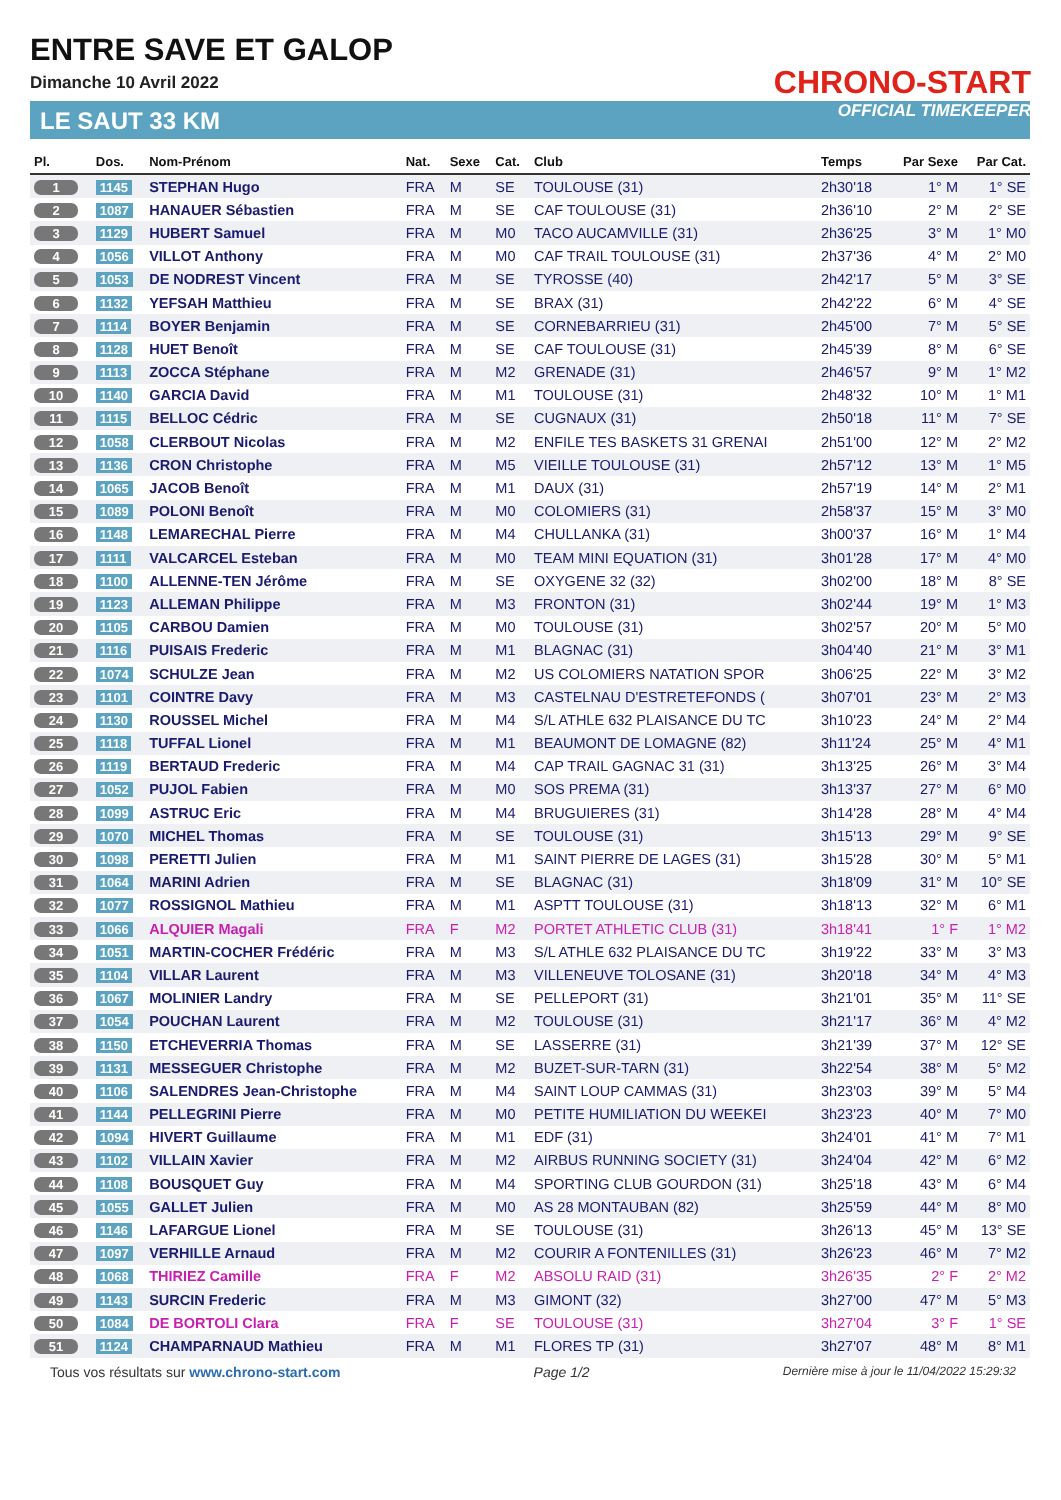ENTRE SAVE ET GALOP
Dimanche 10 Avril 2022
LE SAUT 33 KM
CHRONO-START
OFFICIAL TIMEKEEPER
| Pl. | Dos. | Nom-Prénom | Nat. | Sexe | Cat. | Club | Temps | Par Sexe | Par Cat. |
| --- | --- | --- | --- | --- | --- | --- | --- | --- | --- |
| 1 | 1145 | STEPHAN Hugo | FRA | M | SE | TOULOUSE (31) | 2h30'18 | 1° M | 1° SE |
| 2 | 1087 | HANAUER Sébastien | FRA | M | SE | CAF TOULOUSE (31) | 2h36'10 | 2° M | 2° SE |
| 3 | 1129 | HUBERT Samuel | FRA | M | M0 | TACO AUCAMVILLE (31) | 2h36'25 | 3° M | 1° M0 |
| 4 | 1056 | VILLOT Anthony | FRA | M | M0 | CAF TRAIL TOULOUSE (31) | 2h37'36 | 4° M | 2° M0 |
| 5 | 1053 | DE NODREST Vincent | FRA | M | SE | TYROSSE (40) | 2h42'17 | 5° M | 3° SE |
| 6 | 1132 | YEFSAH Matthieu | FRA | M | SE | BRAX (31) | 2h42'22 | 6° M | 4° SE |
| 7 | 1114 | BOYER Benjamin | FRA | M | SE | CORNEBARRIEU (31) | 2h45'00 | 7° M | 5° SE |
| 8 | 1128 | HUET Benoît | FRA | M | SE | CAF TOULOUSE (31) | 2h45'39 | 8° M | 6° SE |
| 9 | 1113 | ZOCCA Stéphane | FRA | M | M2 | GRENADE (31) | 2h46'57 | 9° M | 1° M2 |
| 10 | 1140 | GARCIA David | FRA | M | M1 | TOULOUSE (31) | 2h48'32 | 10° M | 1° M1 |
| 11 | 1115 | BELLOC Cédric | FRA | M | SE | CUGNAUX (31) | 2h50'18 | 11° M | 7° SE |
| 12 | 1058 | CLERBOUT Nicolas | FRA | M | M2 | ENFILE TES BASKETS 31 GRENAI | 2h51'00 | 12° M | 2° M2 |
| 13 | 1136 | CRON Christophe | FRA | M | M5 | VIEILLE TOULOUSE (31) | 2h57'12 | 13° M | 1° M5 |
| 14 | 1065 | JACOB Benoît | FRA | M | M1 | DAUX (31) | 2h57'19 | 14° M | 2° M1 |
| 15 | 1089 | POLONI Benoît | FRA | M | M0 | COLOMIERS (31) | 2h58'37 | 15° M | 3° M0 |
| 16 | 1148 | LEMARECHAL Pierre | FRA | M | M4 | CHULLANKA (31) | 3h00'37 | 16° M | 1° M4 |
| 17 | 1111 | VALCARCEL Esteban | FRA | M | M0 | TEAM MINI EQUATION (31) | 3h01'28 | 17° M | 4° M0 |
| 18 | 1100 | ALLENNE-TEN Jérôme | FRA | M | SE | OXYGENE 32 (32) | 3h02'00 | 18° M | 8° SE |
| 19 | 1123 | ALLEMAN Philippe | FRA | M | M3 | FRONTON (31) | 3h02'44 | 19° M | 1° M3 |
| 20 | 1105 | CARBOU Damien | FRA | M | M0 | TOULOUSE (31) | 3h02'57 | 20° M | 5° M0 |
| 21 | 1116 | PUISAIS Frederic | FRA | M | M1 | BLAGNAC (31) | 3h04'40 | 21° M | 3° M1 |
| 22 | 1074 | SCHULZE Jean | FRA | M | M2 | US COLOMIERS NATATION SPOR | 3h06'25 | 22° M | 3° M2 |
| 23 | 1101 | COINTRE Davy | FRA | M | M3 | CASTELNAU D'ESTRETEFONDS ( | 3h07'01 | 23° M | 2° M3 |
| 24 | 1130 | ROUSSEL Michel | FRA | M | M4 | S/L ATHLE 632 PLAISANCE DU TC | 3h10'23 | 24° M | 2° M4 |
| 25 | 1118 | TUFFAL Lionel | FRA | M | M1 | BEAUMONT DE LOMAGNE (82) | 3h11'24 | 25° M | 4° M1 |
| 26 | 1119 | BERTAUD Frederic | FRA | M | M4 | CAP TRAIL GAGNAC 31 (31) | 3h13'25 | 26° M | 3° M4 |
| 27 | 1052 | PUJOL Fabien | FRA | M | M0 | SOS PREMA (31) | 3h13'37 | 27° M | 6° M0 |
| 28 | 1099 | ASTRUC Eric | FRA | M | M4 | BRUGUIERES (31) | 3h14'28 | 28° M | 4° M4 |
| 29 | 1070 | MICHEL Thomas | FRA | M | SE | TOULOUSE (31) | 3h15'13 | 29° M | 9° SE |
| 30 | 1098 | PERETTI Julien | FRA | M | M1 | SAINT PIERRE DE LAGES (31) | 3h15'28 | 30° M | 5° M1 |
| 31 | 1064 | MARINI Adrien | FRA | M | SE | BLAGNAC (31) | 3h18'09 | 31° M | 10° SE |
| 32 | 1077 | ROSSIGNOL Mathieu | FRA | M | M1 | ASPTT TOULOUSE (31) | 3h18'13 | 32° M | 6° M1 |
| 33 | 1066 | ALQUIER Magali | FRA | F | M2 | PORTET ATHLETIC CLUB (31) | 3h18'41 | 1° F | 1° M2 |
| 34 | 1051 | MARTIN-COCHER Frédéric | FRA | M | M3 | S/L ATHLE 632 PLAISANCE DU TC | 3h19'22 | 33° M | 3° M3 |
| 35 | 1104 | VILLAR Laurent | FRA | M | M3 | VILLENEUVE TOLOSANE (31) | 3h20'18 | 34° M | 4° M3 |
| 36 | 1067 | MOLINIER Landry | FRA | M | SE | PELLEPORT (31) | 3h21'01 | 35° M | 11° SE |
| 37 | 1054 | POUCHAN Laurent | FRA | M | M2 | TOULOUSE (31) | 3h21'17 | 36° M | 4° M2 |
| 38 | 1150 | ETCHEVERRIA Thomas | FRA | M | SE | LASSERRE (31) | 3h21'39 | 37° M | 12° SE |
| 39 | 1131 | MESSEGUER Christophe | FRA | M | M2 | BUZET-SUR-TARN (31) | 3h22'54 | 38° M | 5° M2 |
| 40 | 1106 | SALENDRES Jean-Christophe | FRA | M | M4 | SAINT LOUP CAMMAS (31) | 3h23'03 | 39° M | 5° M4 |
| 41 | 1144 | PELLEGRINI Pierre | FRA | M | M0 | PETITE HUMILIATION DU WEEKEI | 3h23'23 | 40° M | 7° M0 |
| 42 | 1094 | HIVERT Guillaume | FRA | M | M1 | EDF (31) | 3h24'01 | 41° M | 7° M1 |
| 43 | 1102 | VILLAIN Xavier | FRA | M | M2 | AIRBUS RUNNING SOCIETY (31) | 3h24'04 | 42° M | 6° M2 |
| 44 | 1108 | BOUSQUET Guy | FRA | M | M4 | SPORTING CLUB GOURDON (31) | 3h25'18 | 43° M | 6° M4 |
| 45 | 1055 | GALLET Julien | FRA | M | M0 | AS 28 MONTAUBAN (82) | 3h25'59 | 44° M | 8° M0 |
| 46 | 1146 | LAFARGUE Lionel | FRA | M | SE | TOULOUSE (31) | 3h26'13 | 45° M | 13° SE |
| 47 | 1097 | VERHILLE Arnaud | FRA | M | M2 | COURIR A FONTENILLES (31) | 3h26'23 | 46° M | 7° M2 |
| 48 | 1068 | THIRIEZ Camille | FRA | F | M2 | ABSOLU RAID (31) | 3h26'35 | 2° F | 2° M2 |
| 49 | 1143 | SURCIN Frederic | FRA | M | M3 | GIMONT (32) | 3h27'00 | 47° M | 5° M3 |
| 50 | 1084 | DE BORTOLI Clara | FRA | F | SE | TOULOUSE (31) | 3h27'04 | 3° F | 1° SE |
| 51 | 1124 | CHAMPARNAUD Mathieu | FRA | M | M1 | FLORES TP (31) | 3h27'07 | 48° M | 8° M1 |
Tous vos résultats sur www.chrono-start.com Page 1/2 Dernière mise à jour le 11/04/2022 15:29:32